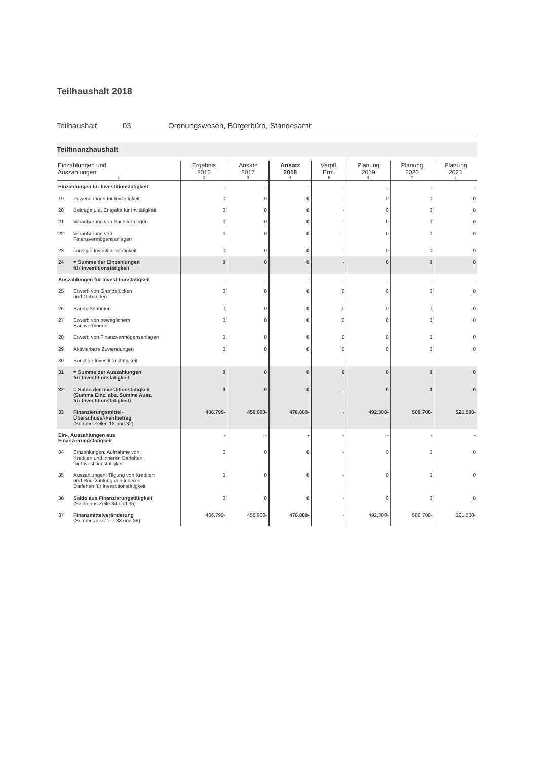Teilhaushalt 2018
Teilhaushalt 03 Ordnungswesen, Bürgerbüro, Standesamt
Teilfinanzhaushalt
| Einzahlungen und Auszahlungen 1 | Ergebnis 2016 2 | Ansatz 2017 3 | Ansatz 2018 4 | Verpfl. Erm. 5 | Planung 2019 6 | Planung 2020 7 | Planung 2021 8 |
| --- | --- | --- | --- | --- | --- | --- | --- |
| Einzahlungen für Investitionstätigkeit | - | - | - | - | - | - | - |
| 19 Zuwendungen für Inv.tätigkeit | 0 | 0 | 0 | - | 0 | 0 | 0 |
| 20 Beiträge u.a. Entgelte für Inv.tätigkeit | 0 | 0 | 0 | - | 0 | 0 | 0 |
| 21 Veräußerung von Sachvermögen | 0 | 0 | 0 | - | 0 | 0 | 0 |
| 22 Veräußerung von Finanzvermögensanlagen | 0 | 0 | 0 | - | 0 | 0 | 0 |
| 23 sonstige Investitionstätigkeit | 0 | 0 | 0 | - | 0 | 0 | 0 |
| 24 = Summe der Einzahlungen für Investitionstätigkeit | 0 | 0 | 0 | - | 0 | 0 | 0 |
| Auszahlungen für Investitionstätigkeit | - | - | - | - | - | - | - |
| 25 Erwerb von Grundstücken und Gebäuden | 0 | 0 | 0 | 0 | 0 | 0 | 0 |
| 26 Baumaßnahmen | 0 | 0 | 0 | 0 | 0 | 0 | 0 |
| 27 Erwerb von beweglichem Sachvermögen | 0 | 0 | 0 | 0 | 0 | 0 | 0 |
| 28 Erwerb von Finanzvermögensanlagen | 0 | 0 | 0 | 0 | 0 | 0 | 0 |
| 29 Aktivierbare Zuwendungen | 0 | 0 | 0 | 0 | 0 | 0 | 0 |
| 30 Sonstige Investitionstätigkeit | | | | | | | |
| 31 = Summe der Auszahlungen für Investitionstätigkeit | 0 | 0 | 0 | 0 | 0 | 0 | 0 |
| 32 = Saldo der Investitionstätigkeit (Summe Einz. abz. Summe Ausz. für Investitionstätigkeit) | 0 | 0 | 0 | - | 0 | 0 | 0 |
| 33 Finanzierungsmittel- Überschuss/-Fehlbetrag (Summe Zeilen 18 und 32) | 406.799- | 456.900- | 478.800- | - | 492.300- | 506.700- | 521.500- |
| Ein-, Auszahlungen aus Finanzierungstätigkeit | - | - | - | - | - | - | - |
| 34 Einzahlungen: Aufnahme von Krediten und inneren Darlehen für Investitionstätigkeit | 0 | 0 | 0 | - | 0 | 0 | 0 |
| 35 Auszahlungen: Tilgung von Krediten und Rückzahlung von inneren Darlehen für Investitionstätigkeit | 0 | 0 | 0 | - | 0 | 0 | 0 |
| 36 Saldo aus Finanzierungstätigkeit (Saldo aus Zeile 34 und 35) | 0 | 0 | 0 | - | 0 | 0 | 0 |
| 37 Finanzmittelveränderung (Summe aus Zeile 33 und 36) | 406.799- | 456.900- | 478.800- | - | 492.300- | 506.700- | 521.500- |